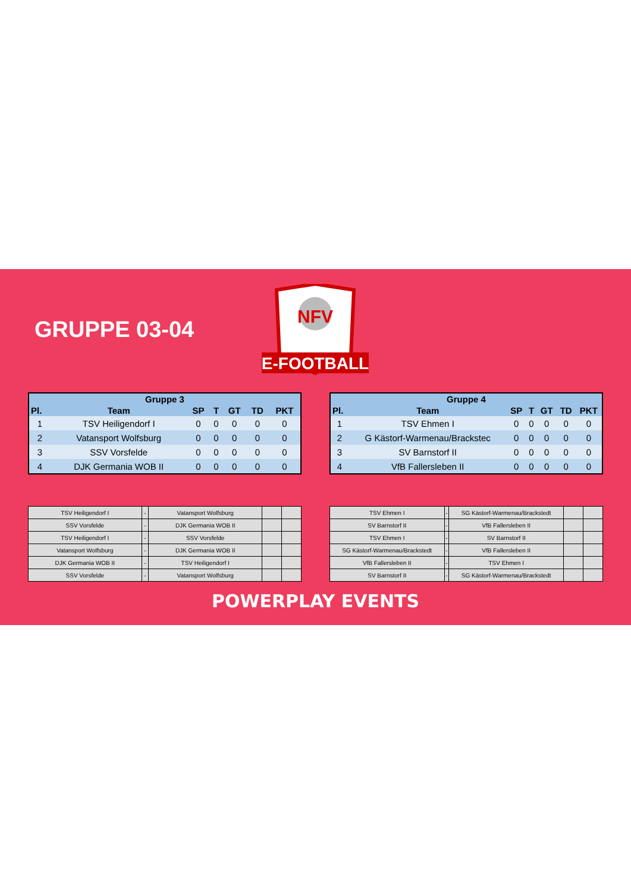GRUPPE 03-04
NFV
E-FOOTBALL
| Gruppe 3 | | | | | | |
| --- | --- | --- | --- | --- | --- | --- |
| Pl. | Team | SP | T | GT | TD | PKT |
| 1 | TSV Heiligendorf I | 0 | 0 | 0 | 0 | 0 |
| 2 | Vatansport Wolfsburg | 0 | 0 | 0 | 0 | 0 |
| 3 | SSV Vorsfelde | 0 | 0 | 0 | 0 | 0 |
| 4 | DJK Germania WOB II | 0 | 0 | 0 | 0 | 0 |
| Gruppe 4 | | | | | | |
| --- | --- | --- | --- | --- | --- | --- |
| Pl. | Team | SP | T | GT | TD | PKT |
| 1 | TSV Ehmen I | 0 | 0 | 0 | 0 | 0 |
| 2 | G Kästorf-Warmenau/Brackstec | 0 | 0 | 0 | 0 | 0 |
| 3 | SV Barnstorf II | 0 | 0 | 0 | 0 | 0 |
| 4 | VfB Fallersleben II | 0 | 0 | 0 | 0 | 0 |
| TSV Heiligendorf I | - | Vatansport Wolfsburg | | |
| SSV Vorsfelde | - | DJK Germania WOB II | | |
| TSV Heiligendorf I | - | SSV Vorsfelde | | |
| Vatansport Wolfsburg | - | DJK Germania WOB II | | |
| DJK Germania WOB II | - | TSV Heiligendorf I | | |
| SSV Vorsfelde | - | Vatansport Wolfsburg | | |
| TSV Ehmen I | - | SG Kästorf-Warmenau/Brackstedt | | |
| SV Barnstorf II | - | VfB Fallersleben II | | |
| TSV Ehmen I | - | SV Barnstorf II | | |
| SG Kästorf-Warmenau/Brackstedt | - | VfB Fallersleben II | | |
| VfB Fallersleben II | - | TSV Ehmen I | | |
| SV Barnstorf II | - | SG Kästorf-Warmenau/Brackstedt | | |
POWERPLAY EVENTS